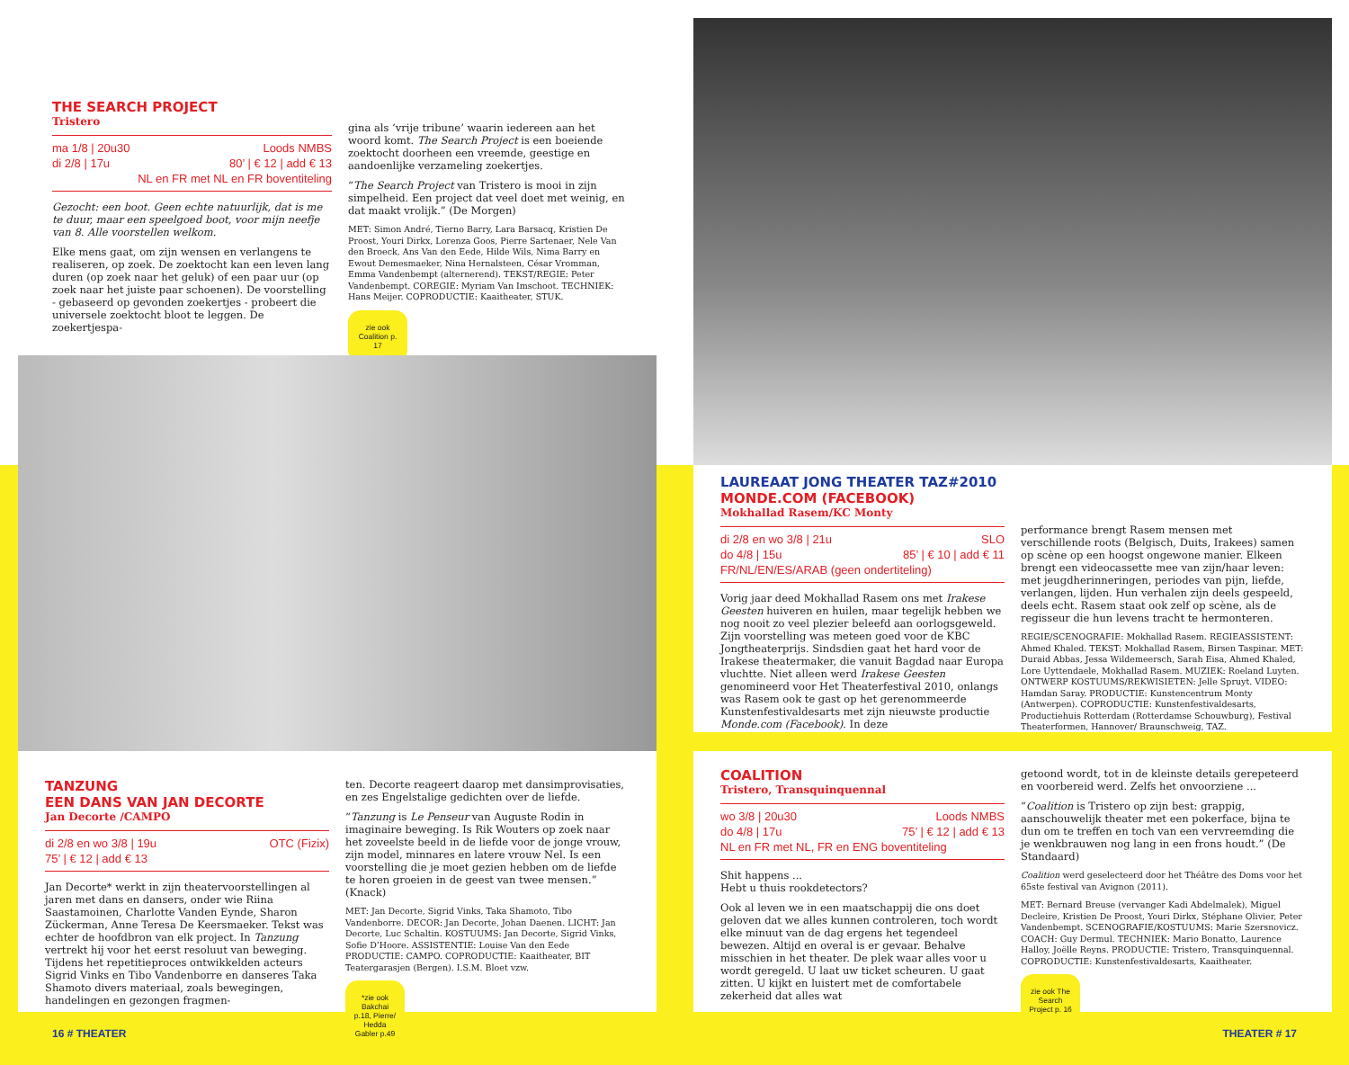THE SEARCH PROJECT
Tristero
ma 1/8 | 20u30 Loods NMBS
di 2/8 | 17u 80’ | € 12 | add € 13
NL en FR met NL en FR boventiteling
Gezocht: een boot. Geen echte natuurlijk, dat is me te duur, maar een speelgoed boot, voor mijn neefje van 8. Alle voorstellen welkom.
Elke mens gaat, om zijn wensen en verlangens te realiseren, op zoek. De zoektocht kan een leven lang duren (op zoek naar het geluk) of een paar uur (op zoek naar het juiste paar schoenen). De voorstelling - gebaseerd op gevonden zoekertjes - probeert die universele zoektocht bloot te leggen. De zoekertjespa-
gina als ‘vrije tribune’ waarin iedereen aan het woord komt. The Search Project is een boeiende zoektocht doorheen een vreemde, geestige en aandoenlijke verzameling zoekertjes.
“The Search Project van Tristero is mooi in zijn simpelheid. Een project dat veel doet met weinig, en dat maakt vrolijk.” (De Morgen)
MET: Simon André, Tierno Barry, Lara Barsacq, Kristien De Proost, Youri Dirkx, Lorenza Goos, Pierre Sartenaer, Nele Van den Broeck, Ans Van den Eede, Hilde Wils, Nima Barry en Ewout Demesmaeker, Nina Hernalsteen, César Vromman, Emma Vandenbempt (alternerend). TEKST/REGIE: Peter Vandenbempt. COREGIE: Myriam Van Imschoot. TECHNIEK: Hans Meijer. COPRODUCTIE: Kaaitheater, STUK.
zie ook Coalition p. 17
TANZUNG
EEN DANS VAN JAN DECORTE
Jan Decorte /CAMPO
di 2/8 en wo 3/8 | 19u OTC (Fizix)
75’ | € 12 | add € 13
Jan Decorte* werkt in zijn theatervoorstellingen al jaren met dans en dansers, onder wie Riina Saastamoinen, Charlotte Vanden Eynde, Sharon Zückerman, Anne Teresa De Keersmaeker. Tekst was echter de hoofdbron van elk project. In Tanzung vertrekt hij voor het eerst resoluut van beweging. Tijdens het repetitieproces ontwikkelden acteurs Sigrid Vinks en Tibo Vandenborre en danseres Taka Shamoto divers materiaal, zoals bewegingen, handelingen en gezongen fragmen-
ten. Decorte reageert daarop met dansimprovisaties, en zes Engelstalige gedichten over de liefde.
“Tanzung is Le Penseur van Auguste Rodin in imaginaire beweging. Is Rik Wouters op zoek naar het zoveelste beeld in de liefde voor de jonge vrouw, zijn model, minnares en latere vrouw Nel. Is een voorstelling die je moet gezien hebben om de liefde te horen groeien in de geest van twee mensen.” (Knack)
MET: Jan Decorte, Sigrid Vinks, Taka Shamoto, Tibo Vandenborre. DECOR: Jan Decorte, Johan Daenen. LICHT: Jan Decorte, Luc Schaltin. KOSTUUMS: Jan Decorte, Sigrid Vinks, Sofie D’Hoore. ASSISTENTIE: Louise Van den Eede PRODUCTIE: CAMPO. COPRODUCTIE: Kaaitheater, BIT Teatergarasjen (Bergen). I.S.M. Bloet vzw.
*zie ook Bakchai p.18, Pierre/ Hedda Gabler p.49
16 # THEATER
LAUREAAT JONG THEATER TAZ#2010
MONDE.COM (FACEBOOK)
Mokhallad Rasem/KC Monty
di 2/8 en wo 3/8 | 21u SLO
do 4/8 | 15u 85’ | € 10 | add € 11
FR/NL/EN/ES/ARAB (geen ondertiteling)
Vorig jaar deed Mokhallad Rasem ons met Irakese Geesten huiveren en huilen, maar tegelijk hebben we nog nooit zo veel plezier beleefd aan oorlogsgeweld. Zijn voorstelling was meteen goed voor de KBC Jongtheaterprijs. Sindsdien gaat het hard voor de Irakese theatermaker, die vanuit Bagdad naar Europa vluchtte. Niet alleen werd Irakese Geesten genomineerd voor Het Theaterfestival 2010, onlangs was Rasem ook te gast op het gerenommeerde Kunstenfestivaldesarts met zijn nieuwste productie Monde.com (Facebook). In deze
performance brengt Rasem mensen met verschillende roots (Belgisch, Duits, Irakees) samen op scène op een hoogst ongewone manier. Elkeen brengt een videocassette mee van zijn/haar leven: met jeugdherinneringen, periodes van pijn, liefde, verlangen, lijden. Hun verhalen zijn deels gespeeld, deels echt. Rasem staat ook zelf op scène, als de regisseur die hun levens tracht te hermonteren.
REGIE/SCENOGRAFIE: Mokhallad Rasem. REGIEASSISTENT: Ahmed Khaled. TEKST: Mokhallad Rasem, Birsen Taspinar. MET: Duraid Abbas, Jessa Wildemeersch, Sarah Eisa, Ahmed Khaled, Lore Uyttendaele, Mokhallad Rasem. MUZIEK: Roeland Luyten. ONTWERP KOSTUUMS/REKWISIETEN: Jelle Spruyt. VIDEO: Hamdan Saray. PRODUCTIE: Kunstencentrum Monty (Antwerpen). COPRODUCTIE: Kunstenfestivaldesarts, Productiehuis Rotterdam (Rotterdamse Schouwburg), Festival Theaterformen, Hannover/ Braunschweig, TAZ.
COALITION
Tristero, Transquinquennal
wo 3/8 | 20u30 Loods NMBS
do 4/8 | 17u 75’ | € 12 | add € 13
NL en FR met NL, FR en ENG boventiteling
Shit happens ...
Hebt u thuis rookdetectors?
Ook al leven we in een maatschappij die ons doet geloven dat we alles kunnen controleren, toch wordt elke minuut van de dag ergens het tegendeel bewezen. Altijd en overal is er gevaar. Behalve misschien in het theater. De plek waar alles voor u wordt geregeld. U laat uw ticket scheuren. U gaat zitten. U kijkt en luistert met de comfortabele zekerheid dat alles wat
getoond wordt, tot in de kleinste details gerepeteerd en voorbereid werd. Zelfs het onvoorziene ...
“Coalition is Tristero op zijn best: grappig, aanschouwelijk theater met een pokerface, bijna te dun om te treffen en toch van een vervreemding die je wenkbrauwen nog lang in een frons houdt.” (De Standaard)
Coalition werd geselecteerd door het Théâtre des Doms voor het 65ste festival van Avignon (2011).
MET: Bernard Breuse (vervanger Kadi Abdelmalek), Miguel Decleire, Kristien De Proost, Youri Dirkx, Stéphane Olivier, Peter Vandenbempt. SCENOGRAFIE/KOSTUUMS: Marie Szersnovicz. COACH: Guy Dermul. TECHNIEK: Mario Bonatto, Laurence Halloy, Joëlle Reyns. PRODUCTIE: Tristero, Transquinquennal. COPRODUCTIE: Kunstenfestivaldesarts, Kaaitheater.
zie ook The Search Project p. 16
THEATER # 17